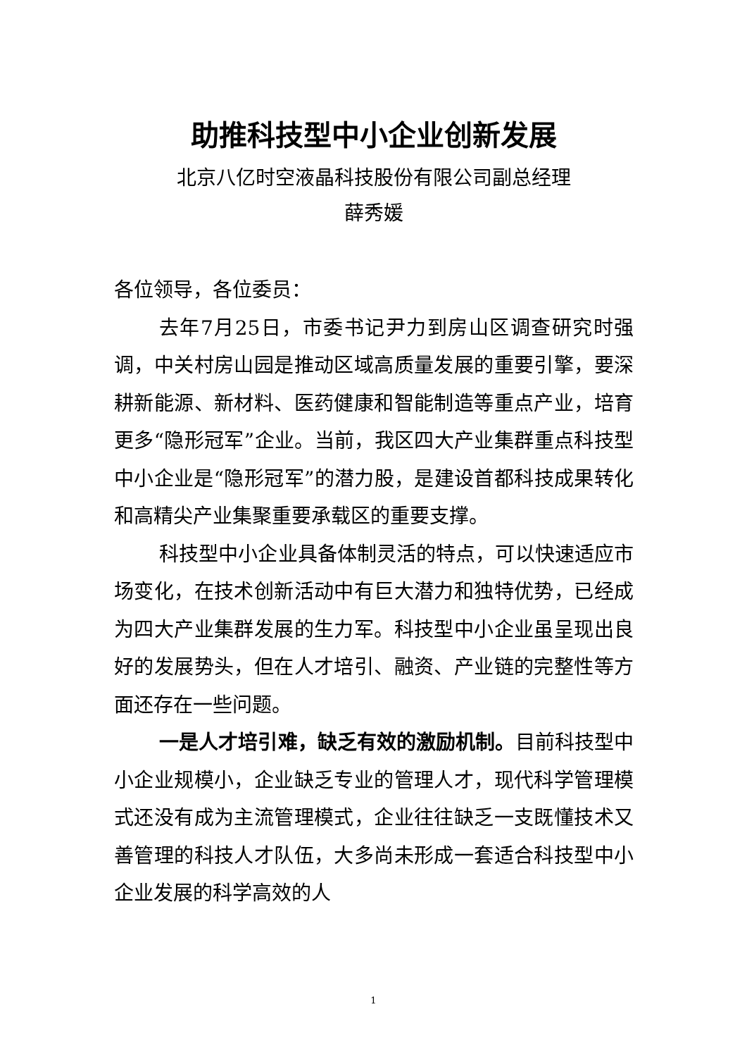助推科技型中小企业创新发展
北京八亿时空液晶科技股份有限公司副总经理
薛秀媛
各位领导，各位委员：
去年7月25日，市委书记尹力到房山区调查研究时强调，中关村房山园是推动区域高质量发展的重要引擎，要深耕新能源、新材料、医药健康和智能制造等重点产业，培育更多“隐形冠军”企业。当前，我区四大产业集群重点科技型中小企业是“隐形冠军”的潜力股，是建设首都科技成果转化和高精尖产业集聚重要承载区的重要支撑。
科技型中小企业具备体制灵活的特点，可以快速适应市场变化，在技术创新活动中有巨大潜力和独特优势，已经成为四大产业集群发展的生力军。科技型中小企业虽呈现出良好的发展势头，但在人才培引、融资、产业链的完整性等方面还存在一些问题。
一是人才培引难，缺乏有效的激励机制。目前科技型中小企业规模小，企业缺乏专业的管理人才，现代科学管理模式还没有成为主流管理模式，企业往往缺乏一支既懂技术又善管理的科技人才队伍，大多尚未形成一套适合科技型中小企业发展的科学高效的人
1